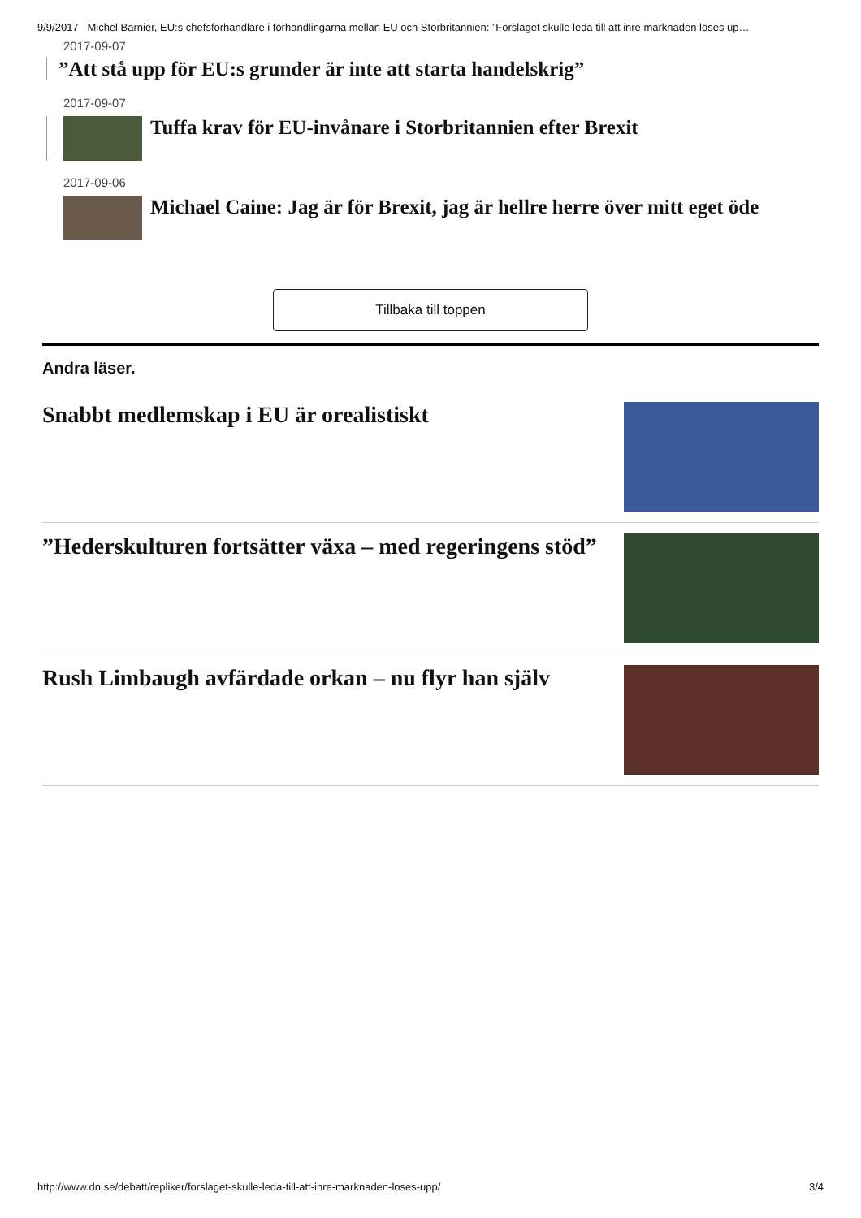9/9/2017 Michel Barnier, EU:s chefsförhandlare i förhandlingarna mellan EU och Storbritannien: ”Förslaget skulle leda till att inre marknaden löses up…
2017-09-07
”Att stå upp för EU:s grunder är inte att starta handelskrig”
2017-09-07
Tuffa krav för EU-invånare i Storbritannien efter Brexit
2017-09-06
Michael Caine: Jag är för Brexit, jag är hellre herre över mitt eget öde
Tillbaka till toppen
Andra läser.
Snabbt medlemskap i EU är orealistiskt
”Hederskulturen fortsätter växa – med regeringens stöd”
Rush Limbaugh avfärdade orkan – nu flyr han själv
http://www.dn.se/debatt/repliker/forslaget-skulle-leda-till-att-inre-marknaden-loses-upp/ 3/4